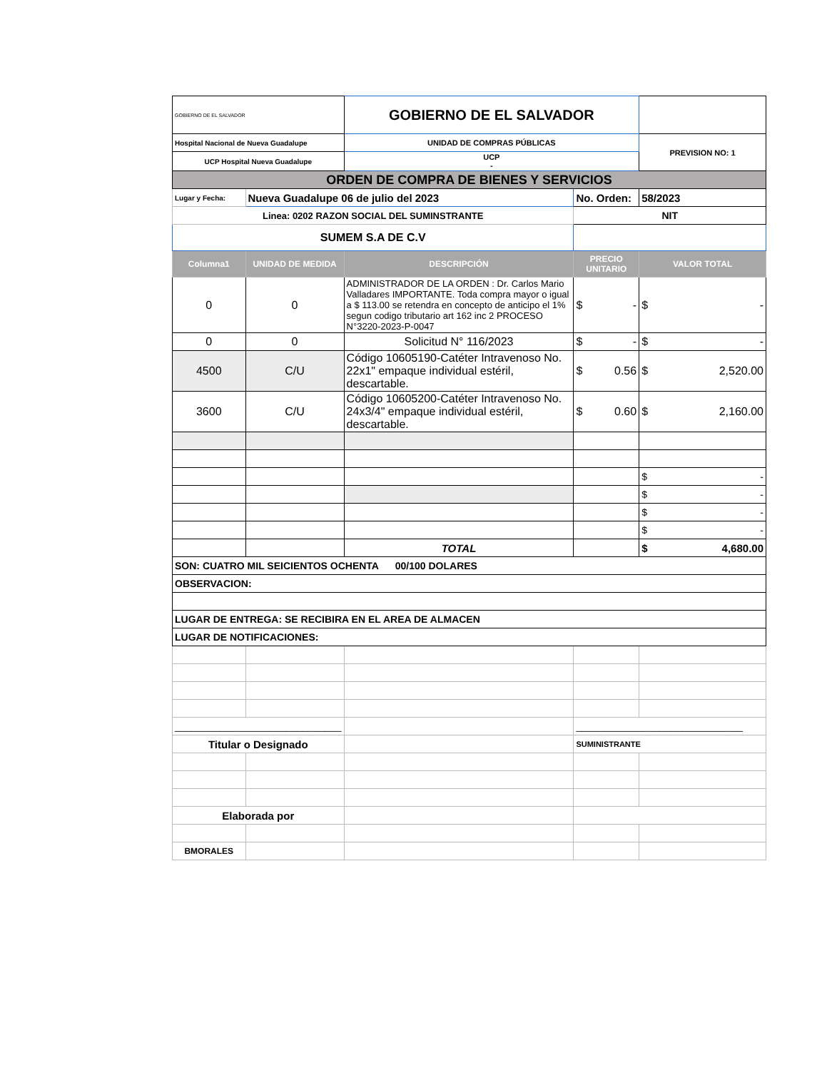| GOBIERNO DE EL SALVADOR | | GOBIERNO DE EL SALVADOR | | |
| Hospital Nacional de Nueva Guadalupe | | UNIDAD DE COMPRAS PÚBLICAS | | PREVISION NO: 1 |
| UCP Hospital Nueva Guadalupe | | UCP - | | |
| ORDEN DE COMPRA DE BIENES Y SERVICIOS | | | | |
| Lugar y Fecha: | Nueva Guadalupe 06 de julio del 2023 | | No. Orden: | 58/2023 |
| Linea: 0202 RAZON SOCIAL DEL SUMINSTRANTE | | | NIT | |
| SUMEM S.A DE C.V | | | | |
| Columna1 | UNIDAD DE MEDIDA | DESCRIPCIÓN | PRECIO UNITARIO | VALOR TOTAL |
| 0 | 0 | ADMINISTRADOR DE LA ORDEN : Dr. Carlos Mario Valladares IMPORTANTE. Toda compra mayor o igual a $ 113.00 se retendra en concepto de anticipo el 1% segun codigo tributario art 162 inc 2 PROCESO N°3220-2023-P-0047 | $ - | $ - |
| 0 | 0 | Solicitud N° 116/2023 | $ - | $ - |
| 4500 | C/U | Código 10605190-Catéter Intravenoso No. 22x1" empaque individual estéril, descartable. | $ 0.56 | $ 2,520.00 |
| 3600 | C/U | Código 10605200-Catéter Intravenoso No. 24x3/4" empaque individual estéril, descartable. | $ 0.60 | $ 2,160.00 |
| | | | | $ - |
| | | | | $ - |
| | | | | $ - |
| | | | | $ - |
| | | TOTAL | | $ 4,680.00 |
| SON: CUATRO MIL SEICIENTOS OCHENTA 00/100 DOLARES | | | | |
| OBSERVACION: | | | | |
| LUGAR DE ENTREGA: SE RECIBIRA EN EL AREA DE ALMACEN | | | | |
| LUGAR DE NOTIFICACIONES: | | | | |
| ______________________________ | | | ______________________________ | |
| Titular o Designado | | | SUMINISTRANTE | |
| Elaborada por | | | | |
| BMORALES | | | | |